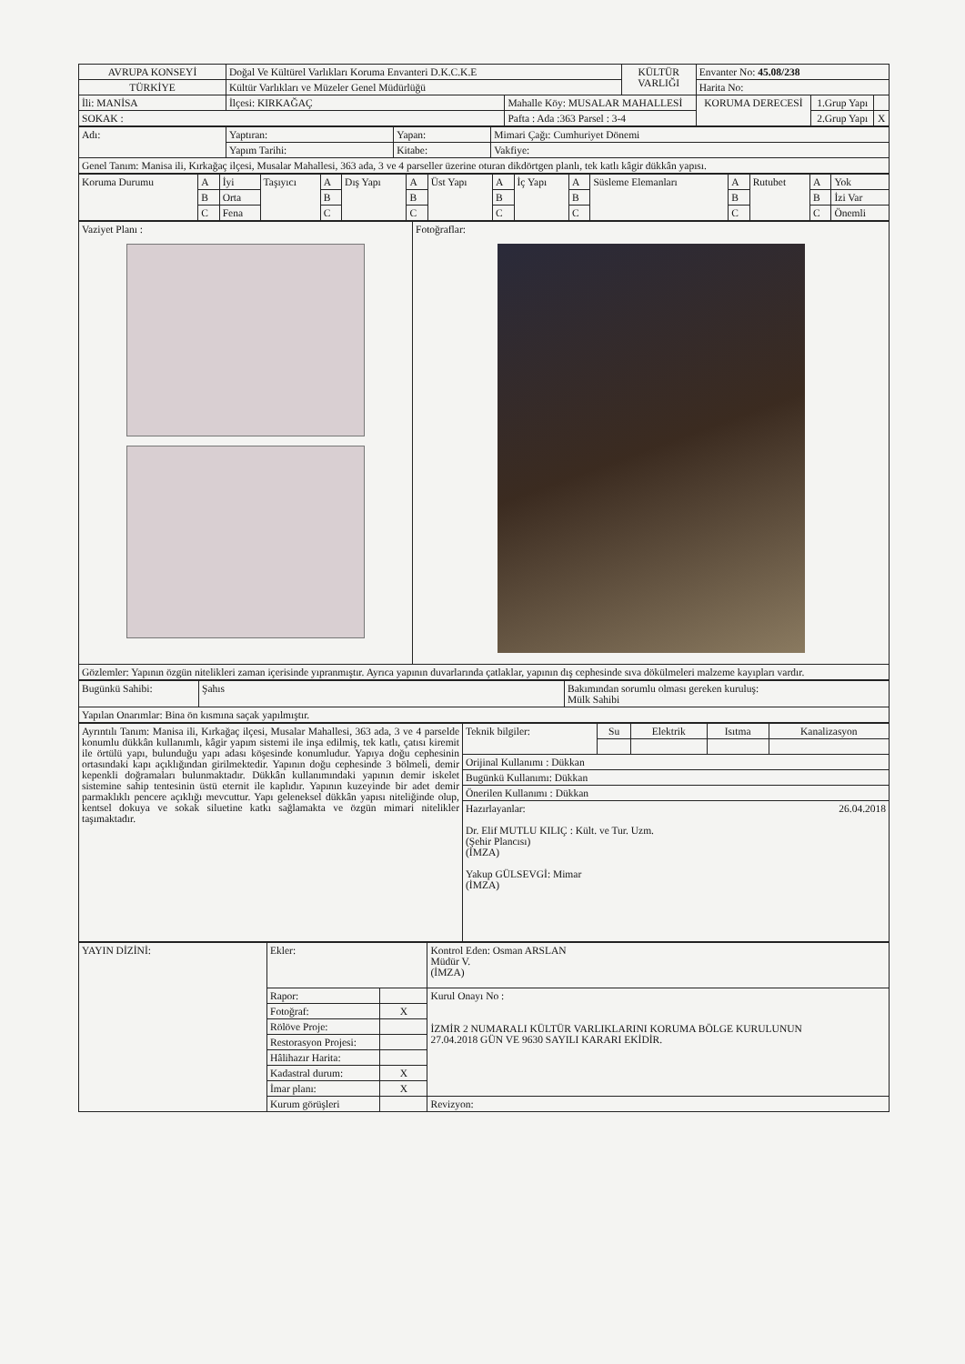| AVRUPA KONSEYİ | Doğal Ve Kültürel Varlıkları Koruma Envanteri D.K.C.K.E | | KÜLTÜR VARLIĞI | Envanter No: 45.08/238 | | |
| TÜRKİYE | Kültür Varlıkları ve Müzeler Genel Müdürlüğü | | | Harita No: | | |
| İli: MANİSA | İlçesi: KIRKAĞAÇ | Mahalle Köy: MUSALAR MAHALLESİ | | KORUMA DERECESİ | 1.Grup Yapı | |
| SOKAK : | | Pafta : Ada :363 Parsel : 3-4 | | | 2.Grup Yapı | X |
| Adı: | Yaptıran: | Yapan: | Mimari Çağı: Cumhuriyet Dönemi |
| | Yapım Tarihi: | Kitabe: | Vakfiye: |
| Genel Tanım: Manisa ili, Kırkağaç ilçesi, Musalar Mahallesi, 363 ada, 3 ve 4 parseller üzerine oturan dikdörtgen planlı, tek katlı kâgir dükkân yapısı. | | | |
| Koruma Durumu | A | İyi | Taşıyıcı | A | Dış Yapı | A | Üst Yapı | A | İç Yapı | A | Süsleme Elemanları | A | Rutubet | A | Yok |
| | B | Orta | | B | | B | | B | | B | | B | | B | İzi Var |
| | C | Fena | | C | | C | | C | | C | | C | | C | Önemli |
| Vaziyet Planı : | Fotoğraflar: |
| Gözlemler: Yapının özgün nitelikleri zaman içerisinde yıpranmıştır. Ayrıca yapının duvarlarında çatlaklar, yapının dış cephesinde sıva dökülmeleri malzeme kayıpları vardır. | |
| Bugünkü Sahibi: | Şahıs | Bakımından sorumlu olması gereken kuruluş: Mülk Sahibi |
| Yapılan Onarımlar: Bina ön kısmına saçak yapılmıştır. | | |
| Ayrıntılı Tanım: Manisa ili, Kırkağaç ilçesi, Musalar Mahallesi, 363 ada, 3 ve 4 parselde konumlu dükkân kullanımlı, kâgir yapım sistemi ile inşa edilmiş, tek katlı, çatısı kiremit ile örtülü yapı, bulunduğu yapı adası köşesinde konumludur. Yapıya doğu cephesinin ortasındaki kapı açıklığından girilmektedir. Yapının doğu cephesinde 3 bölmeli, demir kepenkli doğramaları bulunmaktadır. Dükkân kullanımındaki yapının demir iskelet sistemine sahip tentesinin üstü eternit ile kaplıdır. Yapının kuzeyinde bir adet demir parmaklıklı pencere açıklığı mevcuttur. Yapı geleneksel dükkân yapısı niteliğinde olup, kentsel dokuya ve sokak siluetine katkı sağlamakta ve özgün mimari nitelikler taşımaktadır. | Teknik bilgiler: | Su | Elektrik | Isıtma | Kanalizasyon |
| | Orijinal Kullanımı : Dükkan | | | | |
| | Bugünkü Kullanımı: Dükkan | | | | |
| | Önerilen Kullanımı : Dükkan | | | | |
| | Hazırlayanlar: 26.04.2018 Dr. Elif MUTLU KILIÇ : Kült. ve Tur. Uzm. (Şehir Plancısı) (İMZA) Yakup GÜLSEVGİ: Mimar (İMZA) | | | | |
| YAYIN DİZİNİ: | Ekler: | | Kontrol Eden: Osman ARSLAN Müdür V. (İMZA) |
| | Rapor: | | Kurul Onayı No : İZMİR 2 NUMARALI KÜLTÜR VARLIKLARINI KORUMA BÖLGE KURULUNUN 27.04.2018 GÜN VE 9630 SAYILI KARARI EKİDİR. |
| | Fotoğraf: | X | |
| | Rölöve Proje: | | |
| | Restorasyon Projesi: | | |
| | Hâlihazır Harita: | | |
| | Kadastral durum: | X | |
| | İmar planı: | X | |
| | Kurum görüşleri | | Revizyon: |